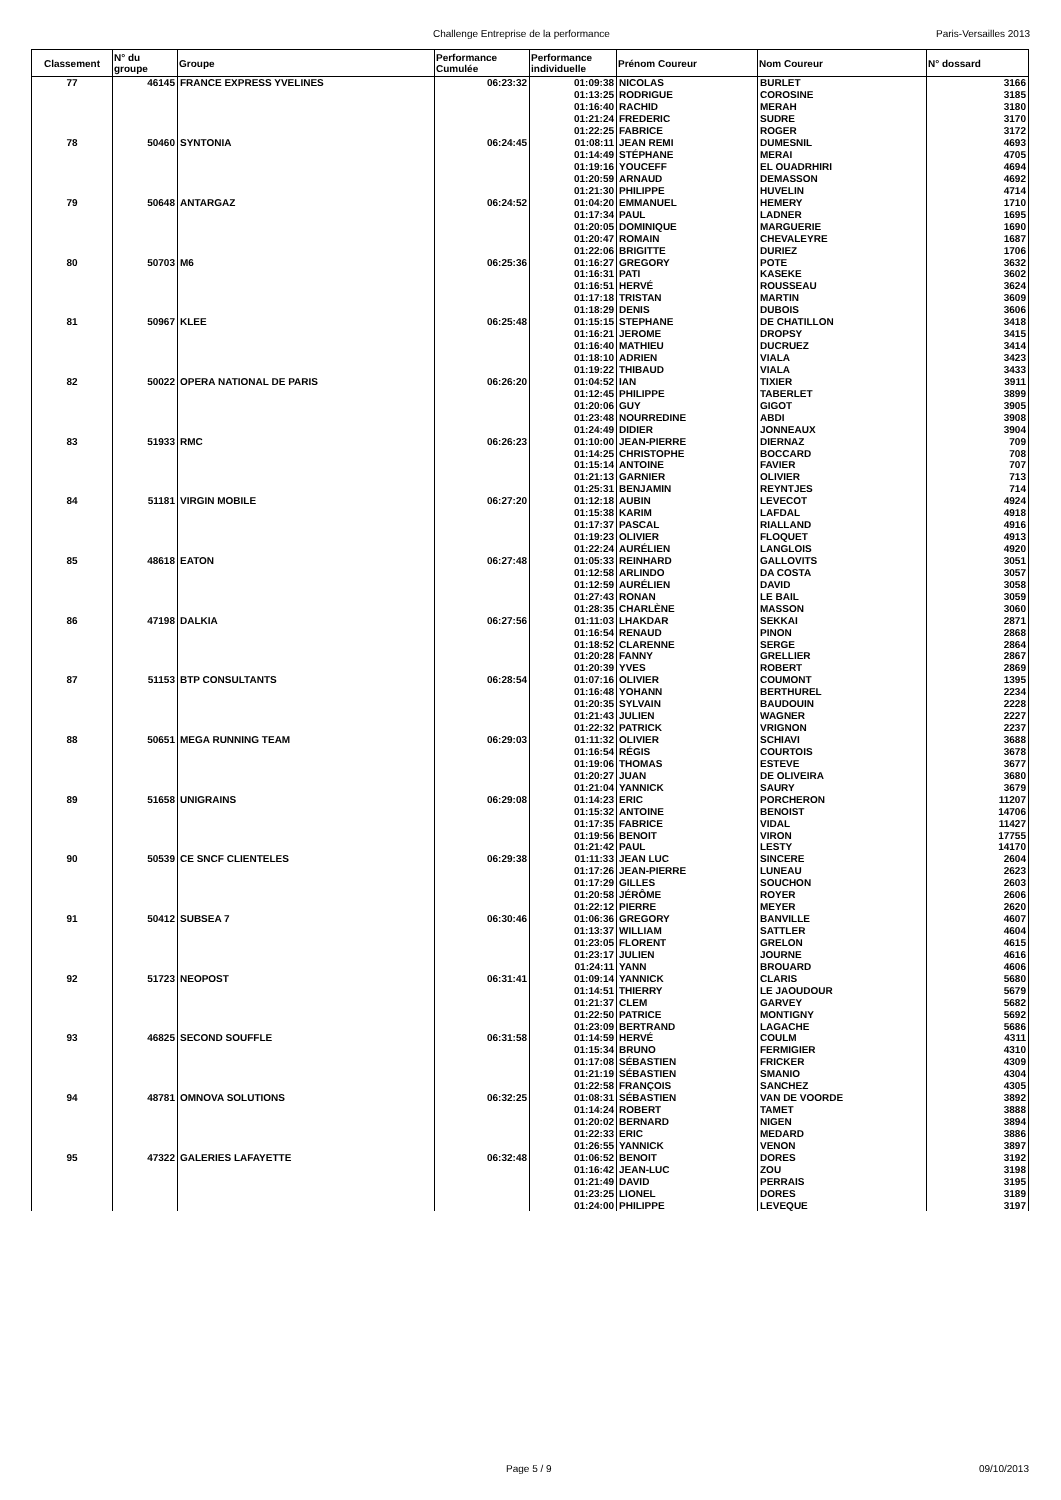Challenge Entreprise de la performance Paris-Versailles 2013
| Classement | N° du groupe | Groupe | Performance Cumulée | Performance individuelle | Prénom Coureur | Nom Coureur | N° dossard |
| --- | --- | --- | --- | --- | --- | --- | --- |
| 77 | 46145 | FRANCE EXPRESS YVELINES | 06:23:32 | 01:09:38 | NICOLAS | BURLET | 3166 |
| | | | | 01:13:25 | RODRIGUE | COROSINE | 3185 |
| | | | | 01:16:40 | RACHID | MERAH | 3180 |
| | | | | 01:21:24 | FREDERIC | SUDRE | 3170 |
| | | | | 01:22:25 | FABRICE | ROGER | 3172 |
| 78 | 50460 | SYNTONIA | 06:24:45 | 01:08:11 | JEAN REMI | DUMESNIL | 4693 |
| | | | | 01:14:49 | STÉPHANE | MERAI | 4705 |
| | | | | 01:19:16 | YOUCEFF | EL OUADRHIRI | 4694 |
| | | | | 01:20:59 | ARNAUD | DEMASSON | 4692 |
| | | | | 01:21:30 | PHILIPPE | HUVELIN | 4714 |
| 79 | 50648 | ANTARGAZ | 06:24:52 | 01:04:20 | EMMANUEL | HEMERY | 1710 |
| | | | | 01:17:34 | PAUL | LADNER | 1695 |
| | | | | 01:20:05 | DOMINIQUE | MARGUERIE | 1690 |
| | | | | 01:20:47 | ROMAIN | CHEVALEYRE | 1687 |
| | | | | 01:22:06 | BRIGITTE | DURIEZ | 1706 |
| 80 | 50703 | M6 | 06:25:36 | 01:16:27 | GREGORY | POTE | 3632 |
| | | | | 01:16:31 | PATI | KASEKE | 3602 |
| | | | | 01:16:51 | HERVÉ | ROUSSEAU | 3624 |
| | | | | 01:17:18 | TRISTAN | MARTIN | 3609 |
| | | | | 01:18:29 | DENIS | DUBOIS | 3606 |
| 81 | 50967 | KLEE | 06:25:48 | 01:15:15 | STEPHANE | DE CHATILLON | 3418 |
| | | | | 01:16:21 | JEROME | DROPSY | 3415 |
| | | | | 01:16:40 | MATHIEU | DUCRUEZ | 3414 |
| | | | | 01:18:10 | ADRIEN | VIALA | 3423 |
| | | | | 01:19:22 | THIBAUD | VIALA | 3433 |
| 82 | 50022 | OPERA NATIONAL DE PARIS | 06:26:20 | 01:04:52 | IAN | TIXIER | 3911 |
| | | | | 01:12:45 | PHILIPPE | TABERLET | 3899 |
| | | | | 01:20:06 | GUY | GIGOT | 3905 |
| | | | | 01:23:48 | NOURREDINE | ABDI | 3908 |
| | | | | 01:24:49 | DIDIER | JONNEAUX | 3904 |
| 83 | 51933 | RMC | 06:26:23 | 01:10:00 | JEAN-PIERRE | DIERNAZ | 709 |
| | | | | 01:14:25 | CHRISTOPHE | BOCCARD | 708 |
| | | | | 01:15:14 | ANTOINE | FAVIER | 707 |
| | | | | 01:21:13 | GARNIER | OLIVIER | 713 |
| | | | | 01:25:31 | BENJAMIN | REYNTJES | 714 |
| 84 | 51181 | VIRGIN MOBILE | 06:27:20 | 01:12:18 | AUBIN | LEVECOT | 4924 |
| | | | | 01:15:38 | KARIM | LAFDAL | 4918 |
| | | | | 01:17:37 | PASCAL | RIALLAND | 4916 |
| | | | | 01:19:23 | OLIVIER | FLOQUET | 4913 |
| | | | | 01:22:24 | AURÉLIEN | LANGLOIS | 4920 |
| 85 | 48618 | EATON | 06:27:48 | 01:05:33 | REINHARD | GALLOVITS | 3051 |
| | | | | 01:12:58 | ARLINDO | DA COSTA | 3057 |
| | | | | 01:12:59 | AURÉLIEN | DAVID | 3058 |
| | | | | 01:27:43 | RONAN | LE BAIL | 3059 |
| | | | | 01:28:35 | CHARLÈNE | MASSON | 3060 |
| 86 | 47198 | DALKIA | 06:27:56 | 01:11:03 | LHAKDAR | SEKKAI | 2871 |
| | | | | 01:16:54 | RENAUD | PINON | 2868 |
| | | | | 01:18:52 | CLARENNE | SERGE | 2864 |
| | | | | 01:20:28 | FANNY | GRELLIER | 2867 |
| | | | | 01:20:39 | YVES | ROBERT | 2869 |
| 87 | 51153 | BTP CONSULTANTS | 06:28:54 | 01:07:16 | OLIVIER | COUMONT | 1395 |
| | | | | 01:16:48 | YOHANN | BERTHUREL | 2234 |
| | | | | 01:20:35 | SYLVAIN | BAUDOUIN | 2228 |
| | | | | 01:21:43 | JULIEN | WAGNER | 2227 |
| | | | | 01:22:32 | PATRICK | VRIGNON | 2237 |
| 88 | 50651 | MEGA RUNNING TEAM | 06:29:03 | 01:11:32 | OLIVIER | SCHIAVI | 3688 |
| | | | | 01:16:54 | RÉGIS | COURTOIS | 3678 |
| | | | | 01:19:06 | THOMAS | ESTEVE | 3677 |
| | | | | 01:20:27 | JUAN | DE OLIVEIRA | 3680 |
| | | | | 01:21:04 | YANNICK | SAURY | 3679 |
| 89 | 51658 | UNIGRAINS | 06:29:08 | 01:14:23 | ERIC | PORCHERON | 11207 |
| | | | | 01:15:32 | ANTOINE | BENOIST | 14706 |
| | | | | 01:17:35 | FABRICE | VIDAL | 11427 |
| | | | | 01:19:56 | BENOIT | VIRON | 17755 |
| | | | | 01:21:42 | PAUL | LESTY | 14170 |
| 90 | 50539 | CE SNCF CLIENTELES | 06:29:38 | 01:11:33 | JEAN LUC | SINCERE | 2604 |
| | | | | 01:17:26 | JEAN-PIERRE | LUNEAU | 2623 |
| | | | | 01:17:29 | GILLES | SOUCHON | 2603 |
| | | | | 01:20:58 | JÉRÔME | ROYER | 2606 |
| | | | | 01:22:12 | PIERRE | MEYER | 2620 |
| 91 | 50412 | SUBSEA 7 | 06:30:46 | 01:06:36 | GREGORY | BANVILLE | 4607 |
| | | | | 01:13:37 | WILLIAM | SATTLER | 4604 |
| | | | | 01:23:05 | FLORENT | GRELON | 4615 |
| | | | | 01:23:17 | JULIEN | JOURNE | 4616 |
| | | | | 01:24:11 | YANN | BROUARD | 4606 |
| 92 | 51723 | NEOPOST | 06:31:41 | 01:09:14 | YANNICK | CLARIS | 5680 |
| | | | | 01:14:51 | THIERRY | LE JAOUDOUR | 5679 |
| | | | | 01:21:37 | CLEM | GARVEY | 5682 |
| | | | | 01:22:50 | PATRICE | MONTIGNY | 5692 |
| | | | | 01:23:09 | BERTRAND | LAGACHE | 5686 |
| 93 | 46825 | SECOND SOUFFLE | 06:31:58 | 01:14:59 | HERVÉ | COULM | 4311 |
| | | | | 01:15:34 | BRUNO | FERMIGIER | 4310 |
| | | | | 01:17:08 | SÉBASTIEN | FRICKER | 4309 |
| | | | | 01:21:19 | SÉBASTIEN | SMANIO | 4304 |
| | | | | 01:22:58 | FRANÇOIS | SANCHEZ | 4305 |
| 94 | 48781 | OMNOVA SOLUTIONS | 06:32:25 | 01:08:31 | SÉBASTIEN | VAN DE VOORDE | 3892 |
| | | | | 01:14:24 | ROBERT | TAMET | 3888 |
| | | | | 01:20:02 | BERNARD | NIGEN | 3894 |
| | | | | 01:22:33 | ERIC | MEDARD | 3886 |
| | | | | 01:26:55 | YANNICK | VENON | 3897 |
| 95 | 47322 | GALERIES LAFAYETTE | 06:32:48 | 01:06:52 | BENOIT | DORES | 3192 |
| | | | | 01:16:42 | JEAN-LUC | ZOU | 3198 |
| | | | | 01:21:49 | DAVID | PERRAIS | 3195 |
| | | | | 01:23:25 | LIONEL | DORES | 3189 |
| | | | | 01:24:00 | PHILIPPE | LEVEQUE | 3197 |
Page 5 / 9 09/10/2013